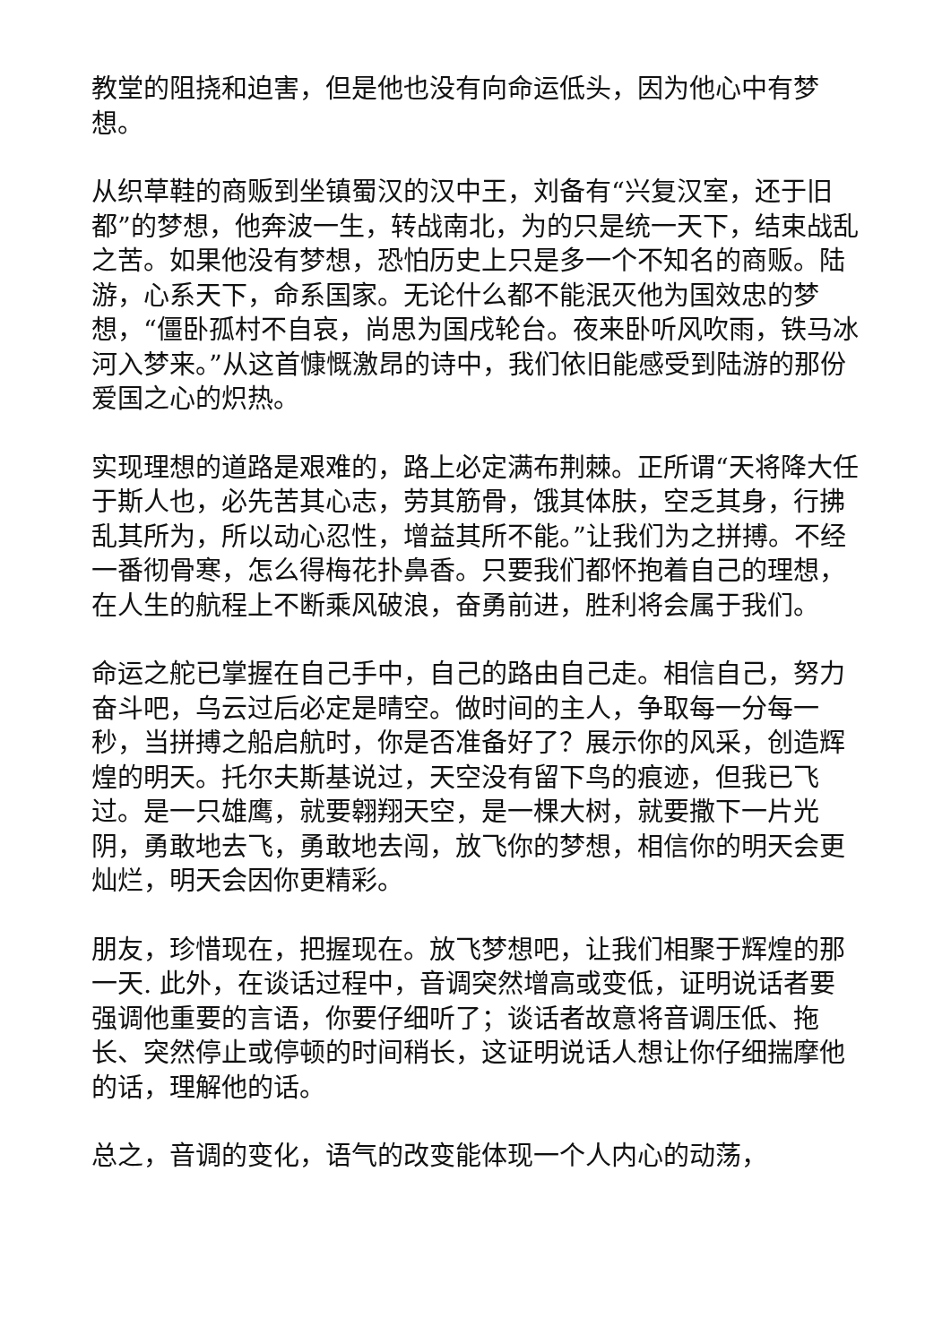教堂的阻挠和迫害，但是他也没有向命运低头，因为他心中有梦想。
从织草鞋的商贩到坐镇蜀汉的汉中王，刘备有“兴复汉室，还于旧都”的梦想，他奔波一生，转战南北，为的只是统一天下，结束战乱之苦。如果他没有梦想，恐怕历史上只是多一个不知名的商贩。陆游，心系天下，命系国家。无论什么都不能泯灭他为国效忠的梦想，“僵卧孤村不自哀，尚思为国戌轮台。夜来卧听风吹雨，铁马冰河入梦来。”从这首慷慨激昂的诗中，我们依旧能感受到陆游的那份爱国之心的炽热。
实现理想的道路是艰难的，路上必定满布荆棘。正所谓“天将降大任于斯人也，必先苦其心志，劳其筋骨，饿其体肤，空乏其身，行拂乱其所为，所以动心忍性，增益其所不能。”让我们为之拼搏。不经一番彻骨寒，怎么得梅花扑鼻香。只要我们都怀抱着自己的理想，在人生的航程上不断乘风破浪，奋勇前进，胜利将会属于我们。
命运之舵已掌握在自己手中，自己的路由自己走。相信自己，努力奋斗吧，乌云过后必定是晴空。做时间的主人，争取每一分每一秒，当拼搏之船启航时，你是否准备好了？展示你的风采，创造辉煌的明天。托尔夫斯基说过，天空没有留下鸟的痕迹，但我已飞过。是一只雄鹰，就要翱翔天空，是一棵大树，就要撒下一片光阴，勇敢地去飞，勇敢地去闯，放飞你的梦想，相信你的明天会更灿烂，明天会因你更精彩。
朋友，珍惜现在，把握现在。放飞梦想吧，让我们相聚于辉煌的那一天. 此外，在谈话过程中，音调突然增高或变低，证明说话者要强调他重要的言语，你要仔细听了；谈话者故意将音调压低、拖长、突然停止或停顿的时间稍长，这证明说话人想让你仔细揣摩他的话，理解他的话。
总之，音调的变化，语气的改变能体现一个人内心的动荡，